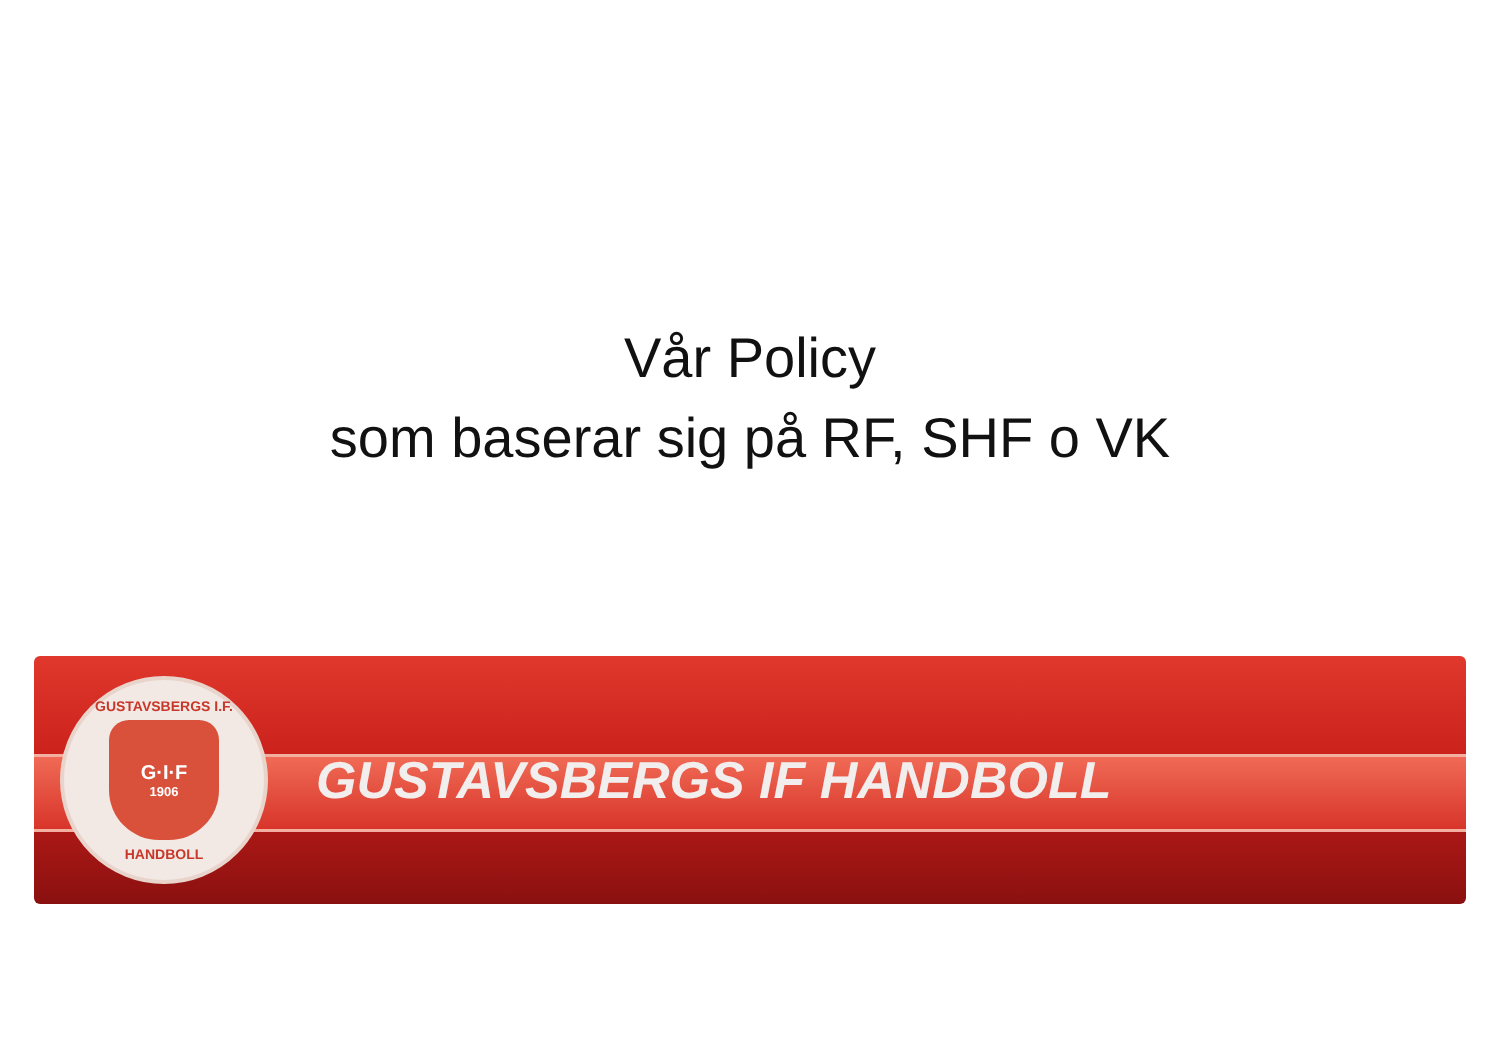Vår Policy
som baserar sig på RF, SHF o VK
GUSTAVSBERGS I.F.
G·I·F
1906
HANDBOLL
GUSTAVSBERGS IF HANDBOLL